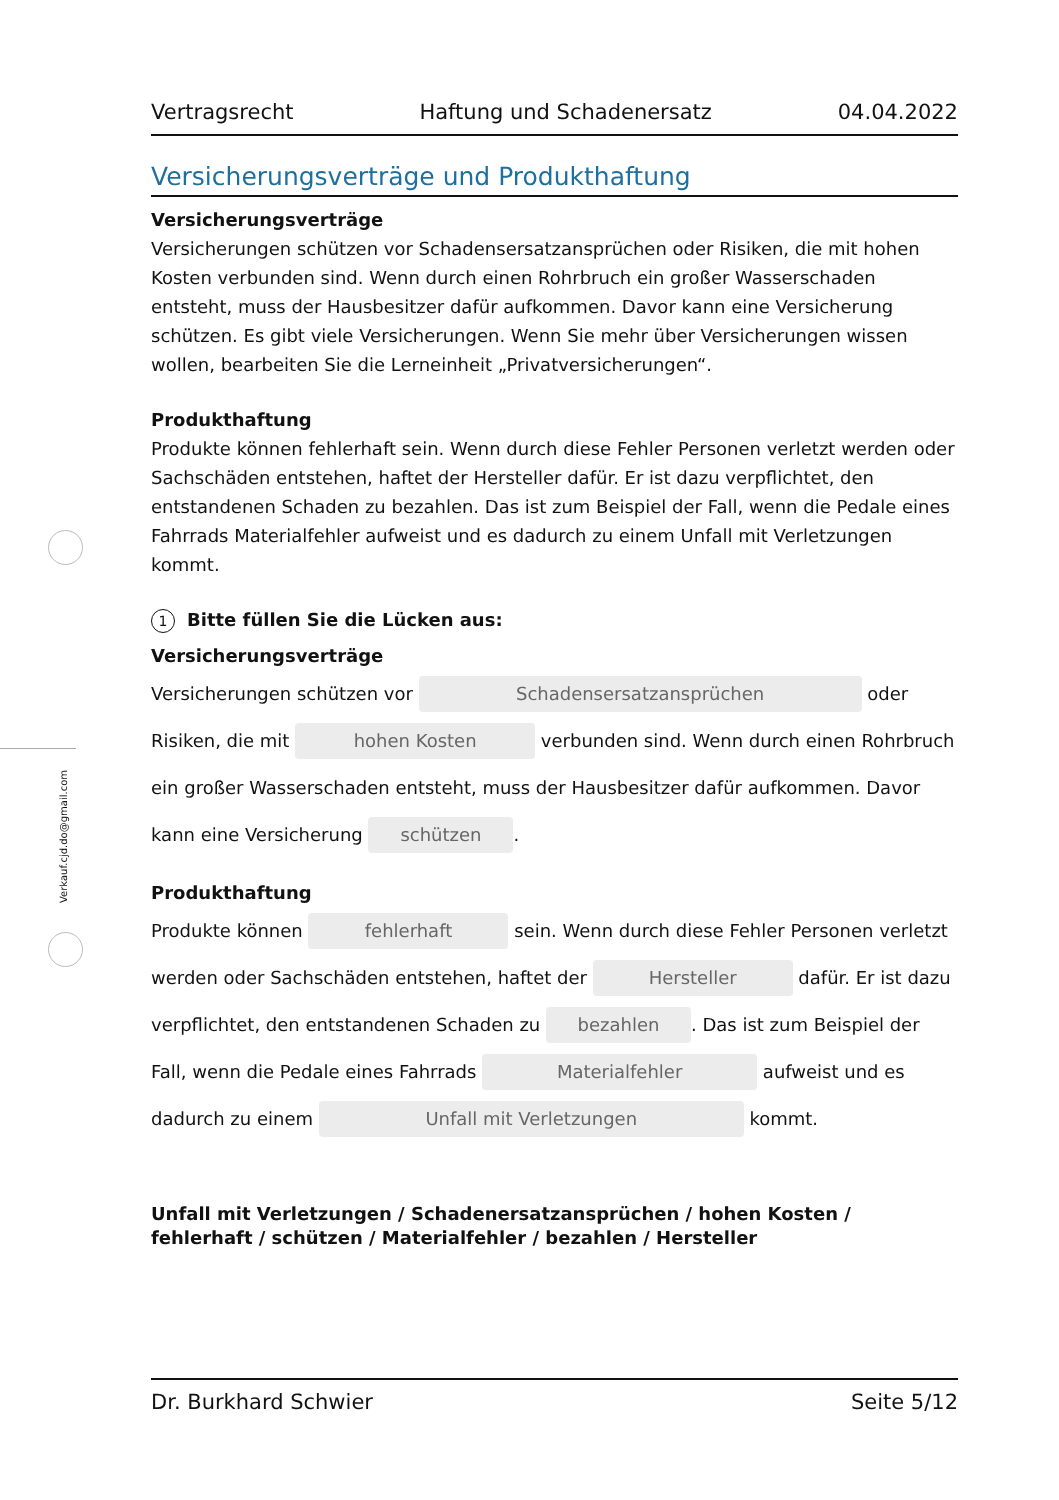Verkauf.cjd.do@gmail.com
Vertragsrecht Haftung und Schadenersatz 04.04.2022
Versicherungsverträge und Produkthaftung
Versicherungsverträge
Versicherungen schützen vor Schadensersatzansprüchen oder Risiken, die mit hohen Kosten verbunden sind. Wenn durch einen Rohrbruch ein großer Wasserschaden entsteht, muss der Hausbesitzer dafür aufkommen. Davor kann eine Versicherung schützen. Es gibt viele Versicherungen. Wenn Sie mehr über Versicherungen wissen wollen, bearbeiten Sie die Lerneinheit „Privatversicherungen“.
Produkthaftung
Produkte können fehlerhaft sein. Wenn durch diese Fehler Personen verletzt werden oder Sachschäden entstehen, haftet der Hersteller dafür. Er ist dazu verpflichtet, den entstandenen Schaden zu bezahlen. Das ist zum Beispiel der Fall, wenn die Pedale eines Fahrrads Materialfehler aufweist und es dadurch zu einem Unfall mit Verletzungen kommt.
1 Bitte füllen Sie die Lücken aus:
Versicherungsverträge
Versicherungen schützen vor Schadensersatzansprüchen oder Risiken, die mit hohen Kosten verbunden sind. Wenn durch einen Rohrbruch ein großer Wasserschaden entsteht, muss der Hausbesitzer dafür aufkommen. Davor kann eine Versicherung schützen.
Produkthaftung
Produkte können fehlerhaft sein. Wenn durch diese Fehler Personen verletzt werden oder Sachschäden entstehen, haftet der Hersteller dafür. Er ist dazu verpflichtet, den entstandenen Schaden zu bezahlen. Das ist zum Beispiel der Fall, wenn die Pedale eines Fahrrads Materialfehler aufweist und es dadurch zu einem Unfall mit Verletzungen kommt.
Unfall mit Verletzungen / Schadenersatzansprüchen / hohen Kosten / fehlerhaft / schützen / Materialfehler / bezahlen / Hersteller
Dr. Burkhard Schwier Seite 5/12